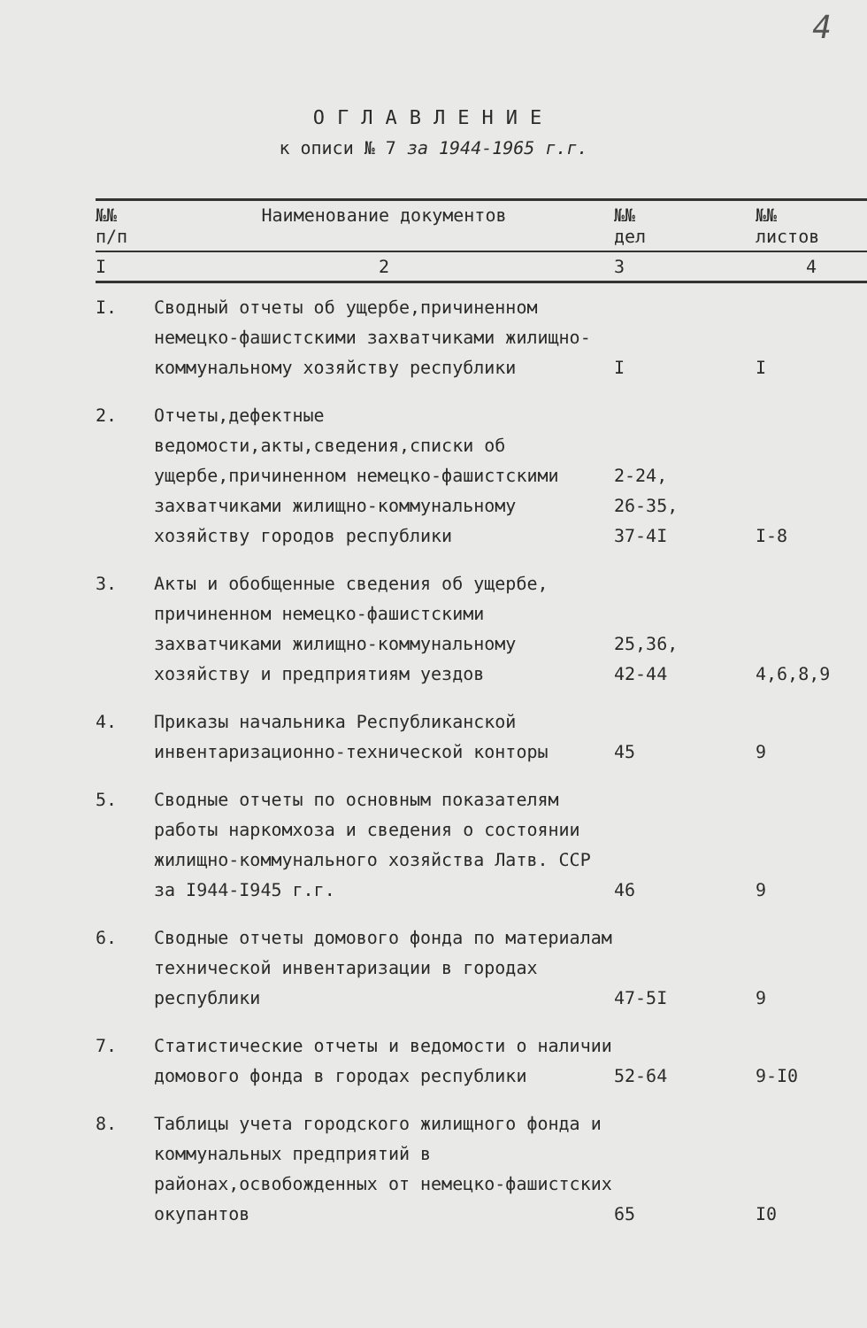4
ОГЛАВЛЕНИЕ
к описи № 7 за 1944-1965 г.г.
| №№ п/п | Наименование документов | №№ дел | №№ листов |
| --- | --- | --- | --- |
| I | 2 | 3 | 4 |
| I. | Сводный отчеты об ущербе,причиненном немецко-фашистскими захватчиками жилищно-коммунальному хозяйству республики | I | I |
| 2. | Отчеты,дефектные ведомости,акты,сведения,списки об ущербе,причиненном немецко-фашистскими захватчиками жилищно-коммунальному хозяйству городов республики | 2-24, 26-35, 37-4I | I-8 |
| 3. | Акты и обобщенные сведения об ущербе, причиненном немецко-фашистскими захватчиками жилищно-коммунальному хозяйству и предприятиям уездов | 25,36, 42-44 | 4,6,8,9 |
| 4. | Приказы начальника Республиканской инвентаризационно-технической конторы | 45 | 9 |
| 5. | Сводные отчеты по основным показателям работы наркомхоза и сведения о состоянии жилищно-коммунального хозяйства Латв. ССР за I944-I945 г.г. | 46 | 9 |
| 6. | Сводные отчеты домового фонда по материалам технической инвентаризации в городах республики | 47-5I | 9 |
| 7. | Статистические отчеты и ведомости о наличии домового фонда в городах республики | 52-64 | 9-I0 |
| 8. | Таблицы учета городского жилищного фонда и коммунальных предприятий в районах,освобожденных от немецко-фашистских окупантов | 65 | I0 |